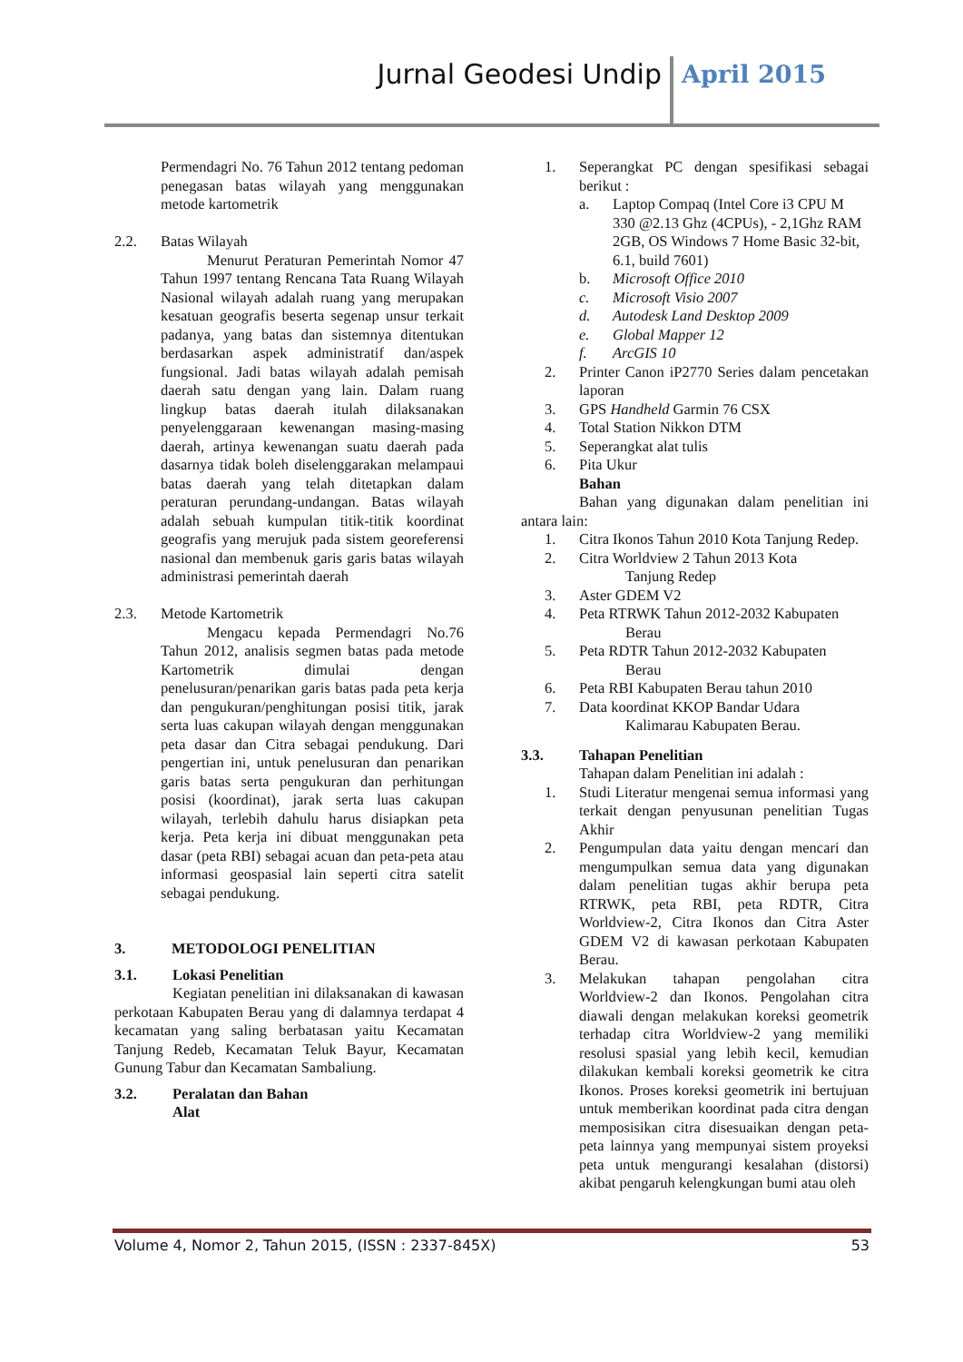Jurnal Geodesi Undip April 2015
Permendagri No. 76 Tahun 2012 tentang pedoman penegasan batas wilayah yang menggunakan metode kartometrik
2.2. Batas Wilayah
Menurut Peraturan Pemerintah Nomor 47 Tahun 1997 tentang Rencana Tata Ruang Wilayah Nasional wilayah adalah ruang yang merupakan kesatuan geografis beserta segenap unsur terkait padanya, yang batas dan sistemnya ditentukan berdasarkan aspek administratif dan/aspek fungsional. Jadi batas wilayah adalah pemisah daerah satu dengan yang lain. Dalam ruang lingkup batas daerah itulah dilaksanakan penyelenggaraan kewenangan masing-masing daerah, artinya kewenangan suatu daerah pada dasarnya tidak boleh diselenggarakan melampaui batas daerah yang telah ditetapkan dalam peraturan perundang-undangan. Batas wilayah adalah sebuah kumpulan titik-titik koordinat geografis yang merujuk pada sistem georeferensi nasional dan membenuk garis garis batas wilayah administrasi pemerintah daerah
2.3. Metode Kartometrik
Mengacu kepada Permendagri No.76 Tahun 2012, analisis segmen batas pada metode Kartometrik dimulai dengan penelusuran/penarikan garis batas pada peta kerja dan pengukuran/penghitungan posisi titik, jarak serta luas cakupan wilayah dengan menggunakan peta dasar dan Citra sebagai pendukung. Dari pengertian ini, untuk penelusuran dan penarikan garis batas serta pengukuran dan perhitungan posisi (koordinat), jarak serta luas cakupan wilayah, terlebih dahulu harus disiapkan peta kerja. Peta kerja ini dibuat menggunakan peta dasar (peta RBI) sebagai acuan dan peta-peta atau informasi geospasial lain seperti citra satelit sebagai pendukung.
3. METODOLOGI PENELITIAN
3.1. Lokasi Penelitian
Kegiatan penelitian ini dilaksanakan di kawasan perkotaan Kabupaten Berau yang di dalamnya terdapat 4 kecamatan yang saling berbatasan yaitu Kecamatan Tanjung Redeb, Kecamatan Teluk Bayur, Kecamatan Gunung Tabur dan Kecamatan Sambaliung.
3.2. Peralatan dan Bahan
Alat
1. Seperangkat PC dengan spesifikasi sebagai berikut :
a. Laptop Compaq (Intel Core i3 CPU M 330 @2.13 Ghz (4CPUs), - 2,1Ghz RAM 2GB, OS Windows 7 Home Basic 32-bit, 6.1, build 7601)
b. Microsoft Office 2010
c. Microsoft Visio 2007
d. Autodesk Land Desktop 2009
e. Global Mapper 12
f. ArcGIS 10
2. Printer Canon iP2770 Series dalam pencetakan laporan
3. GPS Handheld Garmin 76 CSX
4. Total Station Nikkon DTM
5. Seperangkat alat tulis
6. Pita Ukur
Bahan
Bahan yang digunakan dalam penelitian ini antara lain:
1. Citra Ikonos Tahun 2010 Kota Tanjung Redep.
2. Citra Worldview 2 Tahun 2013 Kota
Tanjung Redep
3. Aster GDEM V2
4. Peta RTRWK Tahun 2012-2032 Kabupaten
Berau
5. Peta RDTR Tahun 2012-2032 Kabupaten
Berau
6. Peta RBI Kabupaten Berau tahun 2010
7. Data koordinat KKOP Bandar Udara
Kalimarau Kabupaten Berau.
3.3. Tahapan Penelitian
Tahapan dalam Penelitian ini adalah :
1. Studi Literatur mengenai semua informasi yang terkait dengan penyusunan penelitian Tugas Akhir
2. Pengumpulan data yaitu dengan mencari dan mengumpulkan semua data yang digunakan dalam penelitian tugas akhir berupa peta RTRWK, peta RBI, peta RDTR, Citra Worldview-2, Citra Ikonos dan Citra Aster GDEM V2 di kawasan perkotaan Kabupaten Berau.
3. Melakukan tahapan pengolahan citra Worldview-2 dan Ikonos. Pengolahan citra diawali dengan melakukan koreksi geometrik terhadap citra Worldview-2 yang memiliki resolusi spasial yang lebih kecil, kemudian dilakukan kembali koreksi geometrik ke citra Ikonos. Proses koreksi geometrik ini bertujuan untuk memberikan koordinat pada citra dengan memposisikan citra disesuaikan dengan peta-peta lainnya yang mempunyai sistem proyeksi peta untuk mengurangi kesalahan (distorsi) akibat pengaruh kelengkungan bumi atau oleh
Volume 4, Nomor 2, Tahun 2015, (ISSN : 2337-845X) 53